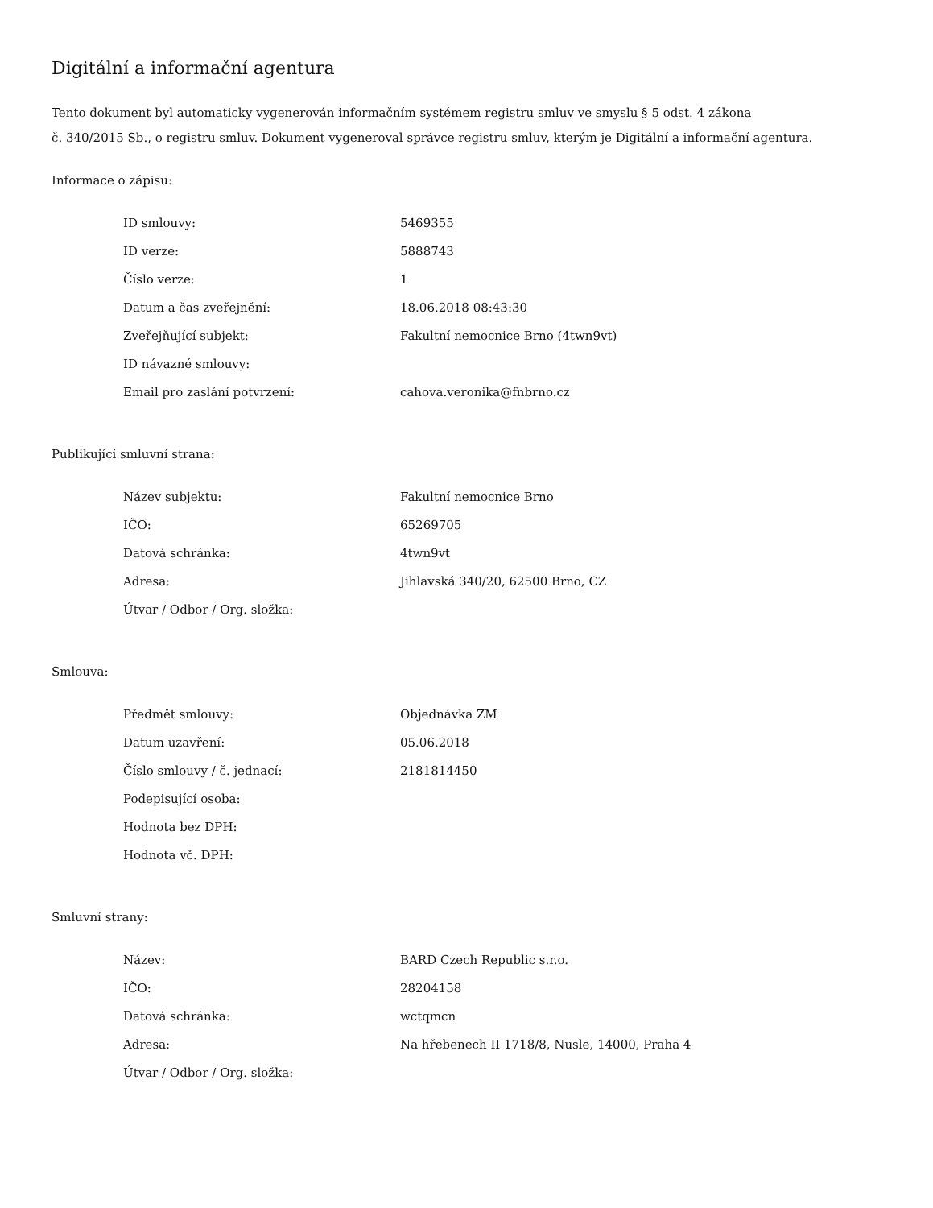Digitální a informační agentura
Tento dokument byl automaticky vygenerován informačním systémem registru smluv ve smyslu § 5 odst. 4 zákona
č. 340/2015 Sb., o registru smluv. Dokument vygeneroval správce registru smluv, kterým je Digitální a informační agentura.
Informace o zápisu:
| ID smlouvy: | 5469355 |
| ID verze: | 5888743 |
| Číslo verze: | 1 |
| Datum a čas zveřejnění: | 18.06.2018 08:43:30 |
| Zveřejňující subjekt: | Fakultní nemocnice Brno (4twn9vt) |
| ID návazné smlouvy: | |
| Email pro zaslání potvrzení: | cahova.veronika@fnbrno.cz |
Publikující smluvní strana:
| Název subjektu: | Fakultní nemocnice Brno |
| IČO: | 65269705 |
| Datová schránka: | 4twn9vt |
| Adresa: | Jihlavská 340/20, 62500 Brno, CZ |
| Útvar / Odbor / Org. složka: | |
Smlouva:
| Předmět smlouvy: | Objednávka ZM |
| Datum uzavření: | 05.06.2018 |
| Číslo smlouvy / č. jednací: | 2181814450 |
| Podepisující osoba: | |
| Hodnota bez DPH: | |
| Hodnota vč. DPH: | |
Smluvní strany:
| Název: | BARD Czech Republic s.r.o. |
| IČO: | 28204158 |
| Datová schránka: | wctqmcn |
| Adresa: | Na hřebenech II 1718/8, Nusle, 14000, Praha 4 |
| Útvar / Odbor / Org. složka: | |